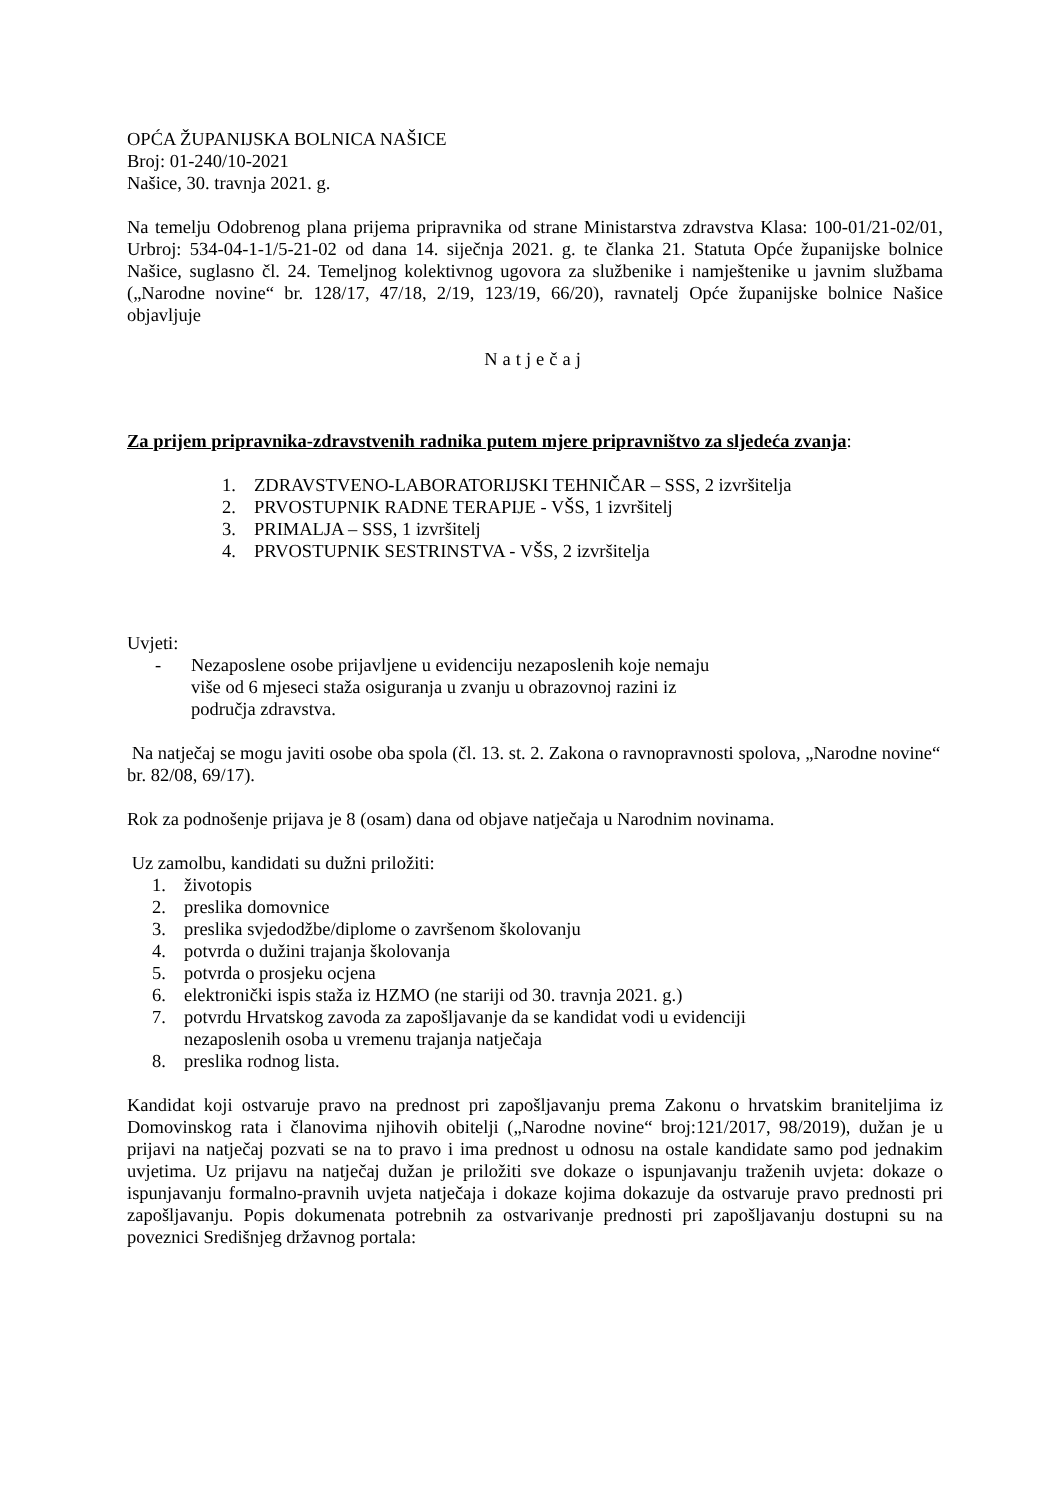OPĆA ŽUPANIJSKA BOLNICA NAŠICE
Broj: 01-240/10-2021
Našice, 30. travnja 2021. g.
Na temelju Odobrenog plana prijema pripravnika od strane Ministarstva zdravstva Klasa: 100-01/21-02/01, Urbroj: 534-04-1-1/5-21-02 od dana 14. siječnja 2021. g. te članka 21. Statuta Opće županijske bolnice Našice, suglasno čl. 24. Temeljnog kolektivnog ugovora za službenike i namještenike u javnim službama („Narodne novine“ br. 128/17, 47/18, 2/19, 123/19, 66/20), ravnatelj Opće županijske bolnice Našice objavljuje
Natječaj
Za prijem pripravnika-zdravstvenih radnika putem mjere pripravništvo za sljedeća zvanja:
1. ZDRAVSTVENO-LABORATORIJSKI TEHNIČAR – SSS, 2 izvršitelja
2. PRVOSTUPNIK RADNE TERAPIJE - VŠS, 1 izvršitelj
3. PRIMALJA – SSS, 1 izvršitelj
4. PRVOSTUPNIK SESTRINSTVA - VŠS, 2 izvršitelja
Uvjeti:
- Nezaposlene osobe prijavljene u evidenciju nezaposlenih koje nemaju više od 6 mjeseci staža osiguranja u zvanju u obrazovnoj razini iz područja zdravstva.
Na natječaj se mogu javiti osobe oba spola (čl. 13. st. 2. Zakona o ravnopravnosti spolova, „Narodne novine“ br. 82/08, 69/17).
Rok za podnošenje prijava je 8 (osam) dana od objave natječaja u Narodnim novinama.
Uz zamolbu, kandidati su dužni priložiti:
1. životopis
2. preslika domovnice
3. preslika svjedodžbe/diplome o završenom školovanju
4. potvrda o dužini trajanja školovanja
5. potvrda o prosjeku ocjena
6. elektronički ispis staža iz HZMO (ne stariji od 30. travnja 2021. g.)
7. potvrdu Hrvatskog zavoda za zapošljavanje da se kandidat vodi u evidenciji nezaposlenih osoba u vremenu trajanja natječaja
8. preslika rodnog lista.
Kandidat koji ostvaruje pravo na prednost pri zapošljavanju prema Zakonu o hrvatskim braniteljima iz Domovinskog rata i članovima njihovih obitelji („Narodne novine“ broj:121/2017, 98/2019), dužan je u prijavi na natječaj pozvati se na to pravo i ima prednost u odnosu na ostale kandidate samo pod jednakim uvjetima. Uz prijavu na natječaj dužan je priložiti sve dokaze o ispunjavanju traženih uvjeta: dokaze o ispunjavanju formalno-pravnih uvjeta natječaja i dokaze kojima dokazuje da ostvaruje pravo prednosti pri zapošljavanju. Popis dokumenata potrebnih za ostvarivanje prednosti pri zapošljavanju dostupni su na poveznici Središnjeg državnog portala: